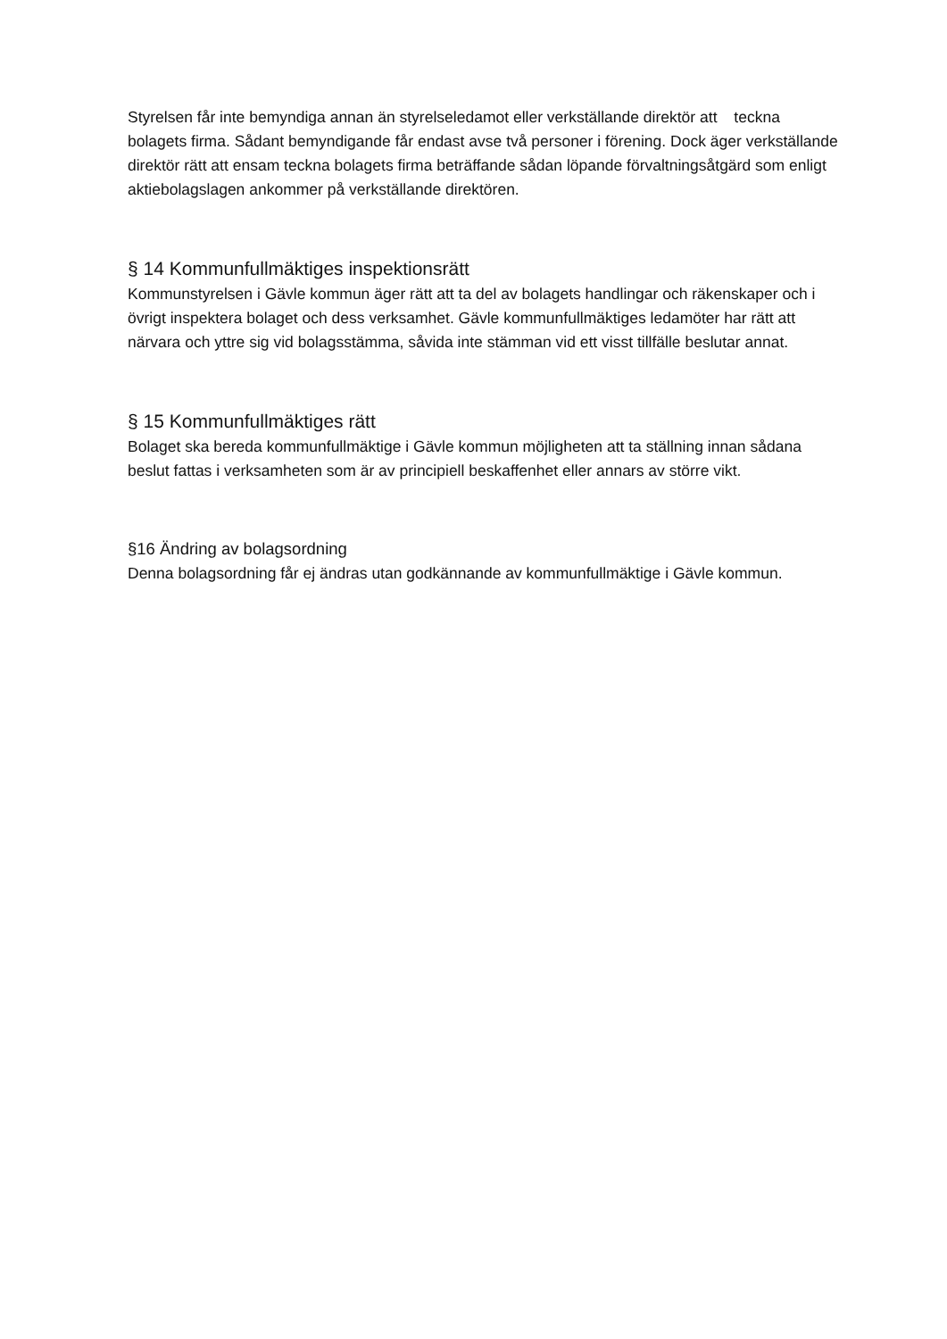Styrelsen får inte bemyndiga annan än styrelseledamot eller verkställande direktör att teckna bolagets firma. Sådant bemyndigande får endast avse två personer i förening. Dock äger verkställande direktör rätt att ensam teckna bolagets firma beträffande sådan löpande förvaltningsåtgärd som enligt aktiebolagslagen ankommer på verkställande direktören.
§ 14 Kommunfullmäktiges inspektionsrätt
Kommunstyrelsen i Gävle kommun äger rätt att ta del av bolagets handlingar och räkenskaper och i övrigt inspektera bolaget och dess verksamhet. Gävle kommunfullmäktiges ledamöter har rätt att närvara och yttre sig vid bolagsstämma, såvida inte stämman vid ett visst tillfälle beslutar annat.
§ 15 Kommunfullmäktiges rätt
Bolaget ska bereda kommunfullmäktige i Gävle kommun möjligheten att ta ställning innan sådana beslut fattas i verksamheten som är av principiell beskaffenhet eller annars av större vikt.
§16 Ändring av bolagsordning
Denna bolagsordning får ej ändras utan godkännande av kommunfullmäktige i Gävle kommun.